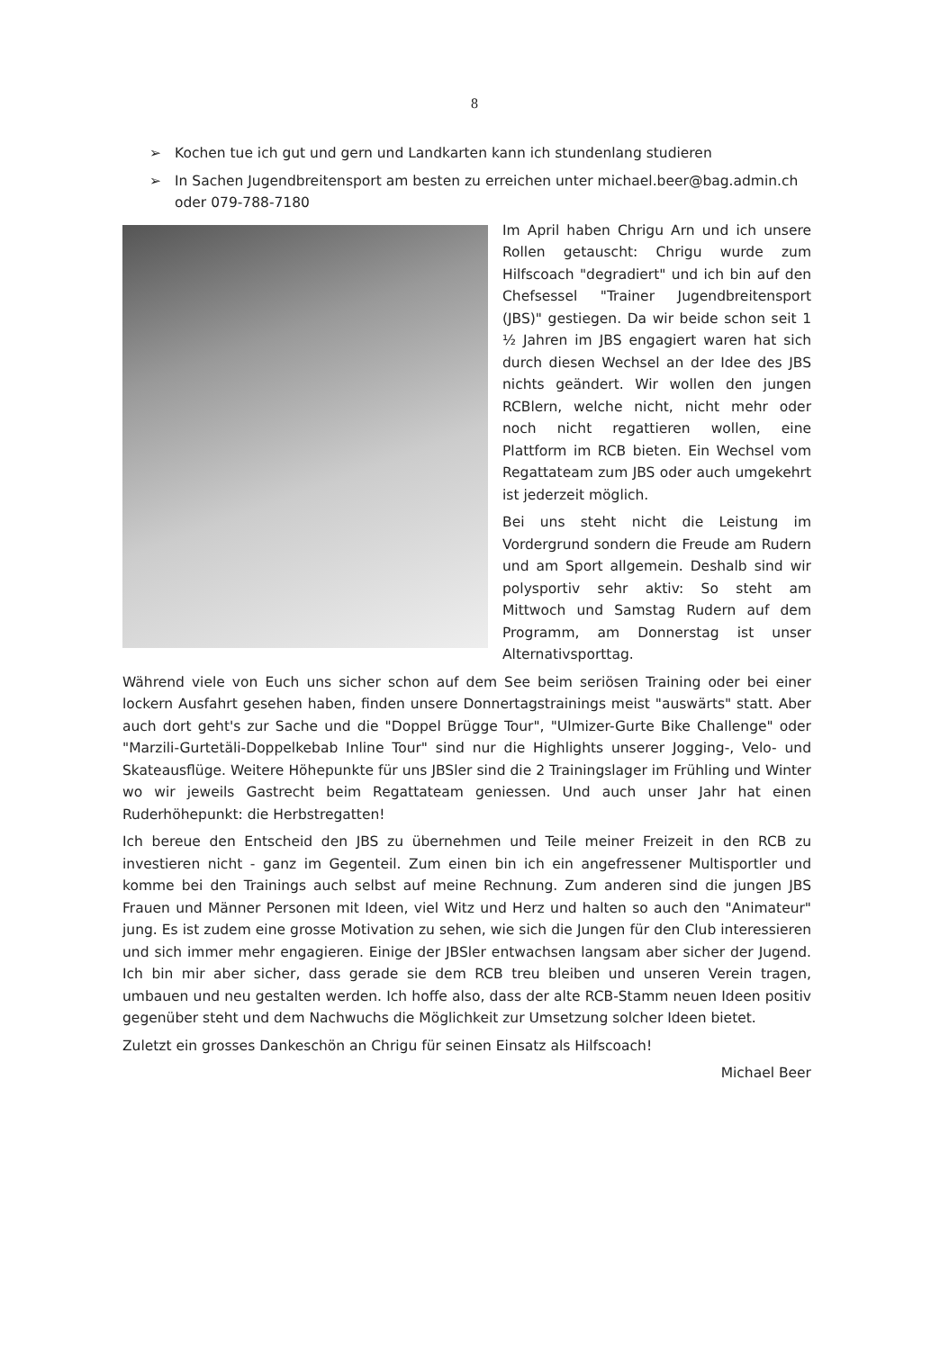8
➢ Kochen tue ich gut und gern und Landkarten kann ich stundenlang studieren
➢ In Sachen Jugendbreitensport am besten zu erreichen unter michael.beer@bag.admin.ch oder 079-788-7180
Im April haben Chrigu Arn und ich unsere Rollen getauscht: Chrigu wurde zum Hilfscoach "degradiert" und ich bin auf den Chefsessel "Trainer Jugendbreitensport (JBS)" gestiegen. Da wir beide schon seit 1 ½ Jahren im JBS engagiert waren hat sich durch diesen Wechsel an der Idee des JBS nichts geändert. Wir wollen den jungen RCBlern, welche nicht, nicht mehr oder noch nicht regattieren wollen, eine Plattform im RCB bieten. Ein Wechsel vom Regattateam zum JBS oder auch umgekehrt ist jederzeit möglich.
Bei uns steht nicht die Leistung im Vordergrund sondern die Freude am Rudern und am Sport allgemein. Deshalb sind wir polysportiv sehr aktiv: So steht am Mittwoch und Samstag Rudern auf dem Programm, am Donnerstag ist unser Alternativsporttag.
Während viele von Euch uns sicher schon auf dem See beim seriösen Training oder bei einer lockern Ausfahrt gesehen haben, finden unsere Donnertagstrainings meist "auswärts" statt. Aber auch dort geht's zur Sache und die "Doppel Brügge Tour", "Ulmizer-Gurte Bike Challenge" oder "Marzili-Gurtetäli-Doppelkebab Inline Tour" sind nur die Highlights unserer Jogging-, Velo- und Skateausflüge. Weitere Höhepunkte für uns JBSler sind die 2 Trainingslager im Frühling und Winter wo wir jeweils Gastrecht beim Regattateam geniessen. Und auch unser Jahr hat einen Ruderhöhepunkt: die Herbstregatten!
Ich bereue den Entscheid den JBS zu übernehmen und Teile meiner Freizeit in den RCB zu investieren nicht - ganz im Gegenteil. Zum einen bin ich ein angefressener Multisportler und komme bei den Trainings auch selbst auf meine Rechnung. Zum anderen sind die jungen JBS Frauen und Männer Personen mit Ideen, viel Witz und Herz und halten so auch den "Animateur" jung. Es ist zudem eine grosse Motivation zu sehen, wie sich die Jungen für den Club interessieren und sich immer mehr engagieren. Einige der JBSler entwachsen langsam aber sicher der Jugend. Ich bin mir aber sicher, dass gerade sie dem RCB treu bleiben und unseren Verein tragen, umbauen und neu gestalten werden. Ich hoffe also, dass der alte RCB-Stamm neuen Ideen positiv gegenüber steht und dem Nachwuchs die Möglichkeit zur Umsetzung solcher Ideen bietet.
Zuletzt ein grosses Dankeschön an Chrigu für seinen Einsatz als Hilfscoach!
Michael Beer